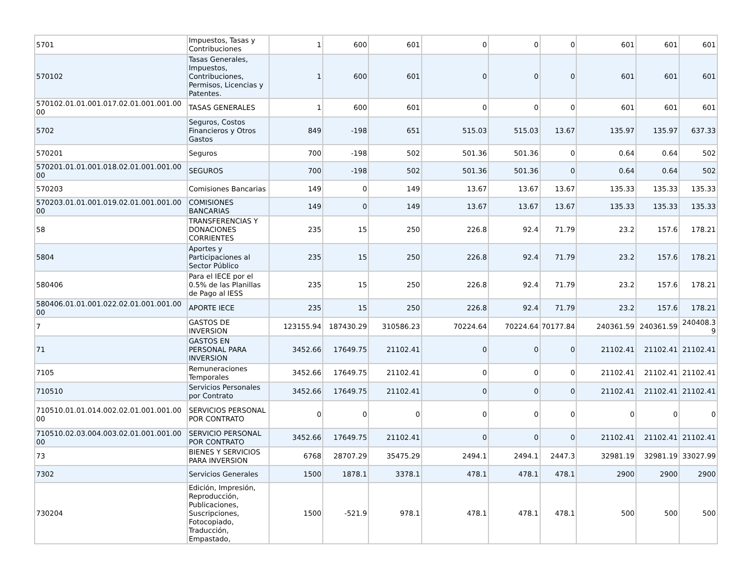| 5701 | Impuestos, Tasas y Contribuciones | 1 | 600 | 601 | 0 | 0 | 0 | 601 | 601 | 601 |
| 570102 | Tasas Generales, Impuestos, Contribuciones, Permisos, Licencias y Patentes. | 1 | 600 | 601 | 0 | 0 | 0 | 601 | 601 | 601 |
| 570102.01.01.001.017.02.01.001.001.00 00 | TASAS GENERALES | 1 | 600 | 601 | 0 | 0 | 0 | 601 | 601 | 601 |
| 5702 | Seguros, Costos Financieros y Otros Gastos | 849 | -198 | 651 | 515.03 | 515.03 | 13.67 | 135.97 | 135.97 | 637.33 |
| 570201 | Seguros | 700 | -198 | 502 | 501.36 | 501.36 | 0 | 0.64 | 0.64 | 502 |
| 570201.01.01.001.018.02.01.001.001.00 00 | SEGUROS | 700 | -198 | 502 | 501.36 | 501.36 | 0 | 0.64 | 0.64 | 502 |
| 570203 | Comisiones Bancarias | 149 | 0 | 149 | 13.67 | 13.67 | 13.67 | 135.33 | 135.33 | 135.33 |
| 570203.01.01.001.019.02.01.001.001.00 00 | COMISIONES BANCARIAS | 149 | 0 | 149 | 13.67 | 13.67 | 13.67 | 135.33 | 135.33 | 135.33 |
| 58 | TRANSFERENCIAS Y DONACIONES CORRIENTES | 235 | 15 | 250 | 226.8 | 92.4 | 71.79 | 23.2 | 157.6 | 178.21 |
| 5804 | Aportes y Participaciones al Sector Público | 235 | 15 | 250 | 226.8 | 92.4 | 71.79 | 23.2 | 157.6 | 178.21 |
| 580406 | Para el IECE por el 0.5% de las Planillas de Pago al IESS | 235 | 15 | 250 | 226.8 | 92.4 | 71.79 | 23.2 | 157.6 | 178.21 |
| 580406.01.01.001.022.02.01.001.001.00 00 | APORTE IECE | 235 | 15 | 250 | 226.8 | 92.4 | 71.79 | 23.2 | 157.6 | 178.21 |
| 7 | GASTOS DE INVERSION | 123155.94 | 187430.29 | 310586.23 | 70224.64 | 70224.64 | 70177.84 | 240361.59 | 240361.59 | 240408.3 9 |
| 71 | GASTOS EN PERSONAL PARA INVERSION | 3452.66 | 17649.75 | 21102.41 | 0 | 0 | 0 | 21102.41 | 21102.41 | 21102.41 |
| 7105 | Remuneraciones Temporales | 3452.66 | 17649.75 | 21102.41 | 0 | 0 | 0 | 21102.41 | 21102.41 | 21102.41 |
| 710510 | Servicios Personales por Contrato | 3452.66 | 17649.75 | 21102.41 | 0 | 0 | 0 | 21102.41 | 21102.41 | 21102.41 |
| 710510.01.01.014.002.02.01.001.001.00 00 | SERVICIOS PERSONAL POR CONTRATO | 0 | 0 | 0 | 0 | 0 | 0 | 0 | 0 | 0 |
| 710510.02.03.004.003.02.01.001.001.00 00 | SERVICIO PERSONAL POR CONTRATO | 3452.66 | 17649.75 | 21102.41 | 0 | 0 | 0 | 21102.41 | 21102.41 | 21102.41 |
| 73 | BIENES Y SERVICIOS PARA INVERSION | 6768 | 28707.29 | 35475.29 | 2494.1 | 2494.1 | 2447.3 | 32981.19 | 32981.19 | 33027.99 |
| 7302 | Servicios Generales | 1500 | 1878.1 | 3378.1 | 478.1 | 478.1 | 478.1 | 2900 | 2900 | 2900 |
| 730204 | Edición, Impresión, Reproducción, Publicaciones, Suscripciones, Fotocopiado, Traducción, Empastado, | 1500 | -521.9 | 978.1 | 478.1 | 478.1 | 478.1 | 500 | 500 | 500 |